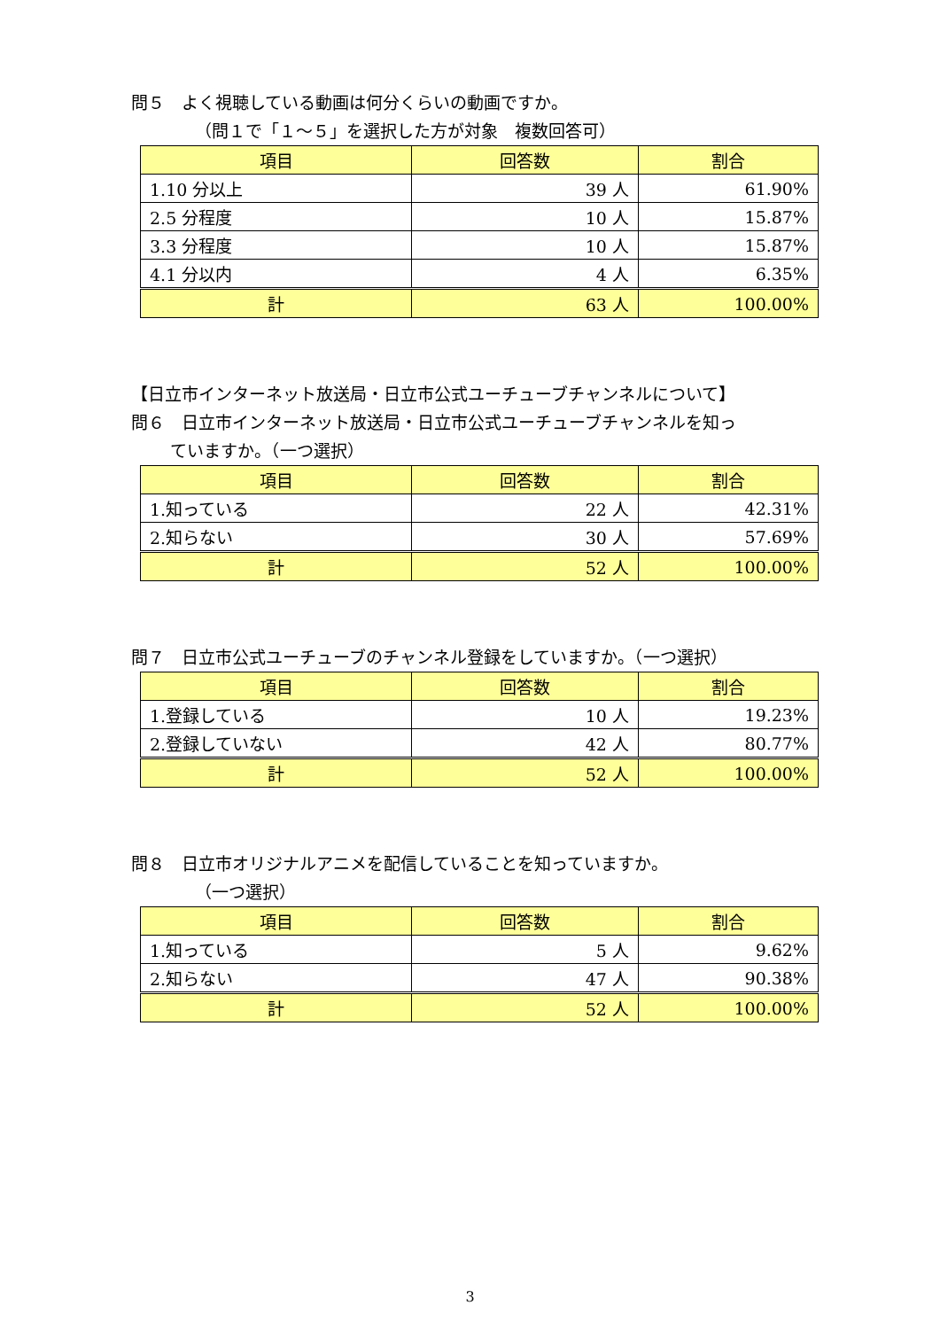問５　よく視聴している動画は何分くらいの動画ですか。
（問１で「１～５」を選択した方が対象　複数回答可）
| 項目 | 回答数 | 割合 |
| --- | --- | --- |
| 1.10 分以上 | 39 人 | 61.90% |
| 2.5 分程度 | 10 人 | 15.87% |
| 3.3 分程度 | 10 人 | 15.87% |
| 4.1 分以内 | 4 人 | 6.35% |
| 計 | 63 人 | 100.00% |
【日立市インターネット放送局・日立市公式ユーチューブチャンネルについて】
問６　日立市インターネット放送局・日立市公式ユーチューブチャンネルを知っ
ていますか。（一つ選択）
| 項目 | 回答数 | 割合 |
| --- | --- | --- |
| 1.知っている | 22 人 | 42.31% |
| 2.知らない | 30 人 | 57.69% |
| 計 | 52 人 | 100.00% |
問７　日立市公式ユーチューブのチャンネル登録をしていますか。（一つ選択）
| 項目 | 回答数 | 割合 |
| --- | --- | --- |
| 1.登録している | 10 人 | 19.23% |
| 2.登録していない | 42 人 | 80.77% |
| 計 | 52 人 | 100.00% |
問８　日立市オリジナルアニメを配信していることを知っていますか。
（一つ選択）
| 項目 | 回答数 | 割合 |
| --- | --- | --- |
| 1.知っている | 5 人 | 9.62% |
| 2.知らない | 47 人 | 90.38% |
| 計 | 52 人 | 100.00% |
3